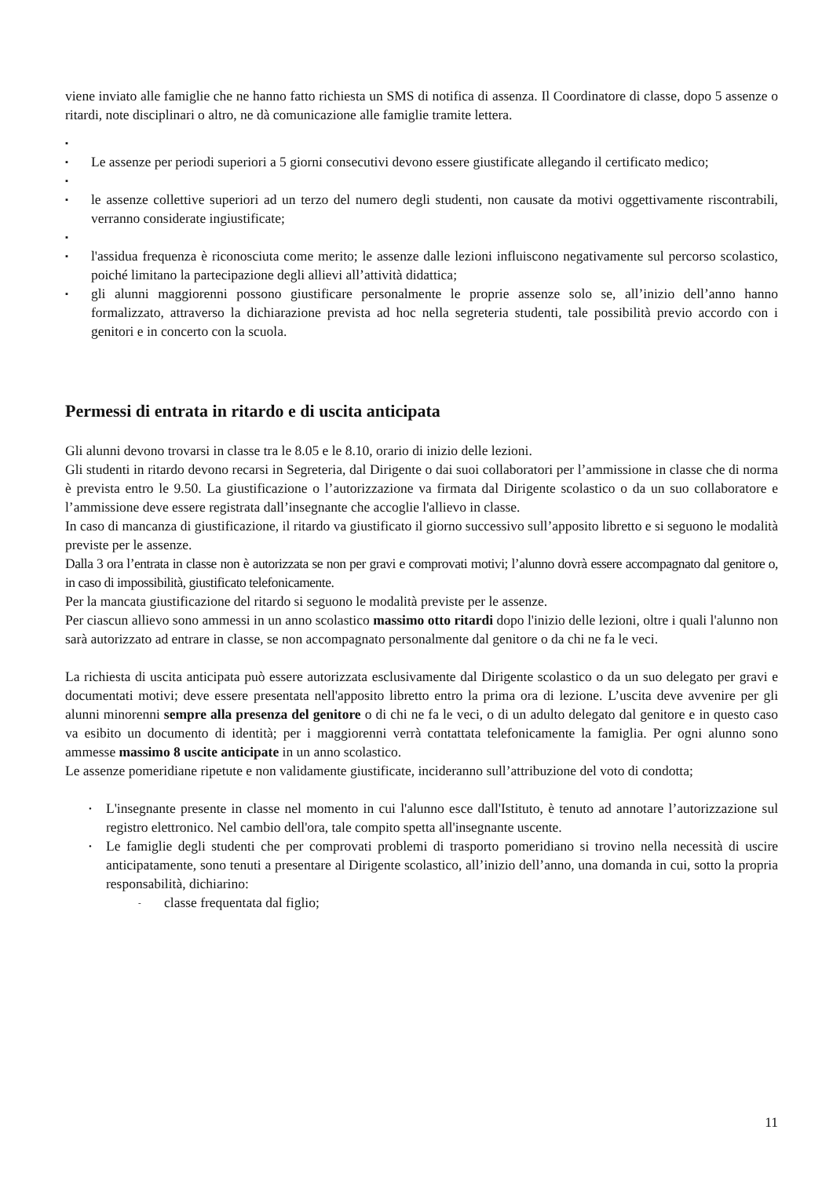viene inviato alle famiglie che ne hanno fatto richiesta un SMS di notifica di assenza. Il Coordinatore di classe, dopo 5 assenze o ritardi, note disciplinari o altro, ne dà comunicazione alle famiglie tramite lettera.
▪
▪ Le assenze per periodi superiori a 5 giorni consecutivi devono essere giustificate allegando il certificato medico;
▪
▪ le assenze collettive superiori ad un terzo del numero degli studenti, non causate da motivi oggettivamente riscontrabili, verranno considerate ingiustificate;
▪
▪ l'assidua frequenza è riconosciuta come merito; le assenze dalle lezioni influiscono negativamente sul percorso scolastico, poiché limitano la partecipazione degli allievi all’attività didattica;
▪ gli alunni maggiorenni possono giustificare personalmente le proprie assenze solo se, all’inizio dell’anno hanno formalizzato, attraverso la dichiarazione prevista ad hoc nella segreteria studenti, tale possibilità previo accordo con i genitori e in concerto con la scuola.
Permessi di entrata in ritardo e di uscita anticipata
Gli alunni devono trovarsi in classe tra le 8.05 e le 8.10, orario di inizio delle lezioni.
Gli studenti in ritardo devono recarsi in Segreteria, dal Dirigente o dai suoi collaboratori per l’ammissione in classe che di norma è prevista entro le 9.50. La giustificazione o l’autorizzazione va firmata dal Dirigente scolastico o da un suo collaboratore e l’ammissione deve essere registrata dall’insegnante che accoglie l'allievo in classe.
In caso di mancanza di giustificazione, il ritardo va giustificato il giorno successivo sull’apposito libretto e si seguono le modalità previste per le assenze.
Dalla 3 ora l’entrata in classe non è autorizzata se non per gravi e comprovati motivi; l’alunno dovrà essere accompagnato dal genitore o, in caso di impossibilità, giustificato telefonicamente.
Per la mancata giustificazione del ritardo si seguono le modalità previste per le assenze.
Per ciascun allievo sono ammessi in un anno scolastico massimo otto ritardi dopo l'inizio delle lezioni, oltre i quali l'alunno non sarà autorizzato ad entrare in classe, se non accompagnato personalmente dal genitore o da chi ne fa le veci.
La richiesta di uscita anticipata può essere autorizzata esclusivamente dal Dirigente scolastico o da un suo delegato per gravi e documentati motivi; deve essere presentata nell'apposito libretto entro la prima ora di lezione. L’uscita deve avvenire per gli alunni minorenni sempre alla presenza del genitore o di chi ne fa le veci, o di un adulto delegato dal genitore e in questo caso va esibito un documento di identità; per i maggiorenni verrà contattata telefonicamente la famiglia. Per ogni alunno sono ammesse massimo 8 uscite anticipate in un anno scolastico.
Le assenze pomeridiane ripetute e non validamente giustificate, incideranno sull’attribuzione del voto di condotta;
• L'insegnante presente in classe nel momento in cui l'alunno esce dall'Istituto, è tenuto ad annotare l’autorizzazione sul registro elettronico. Nel cambio dell'ora, tale compito spetta all'insegnante uscente.
• Le famiglie degli studenti che per comprovati problemi di trasporto pomeridiano si trovino nella necessità di uscire anticipatamente, sono tenuti a presentare al Dirigente scolastico, all’inizio dell’anno, una domanda in cui, sotto la propria responsabilità, dichiarino:
- classe frequentata dal figlio;
11